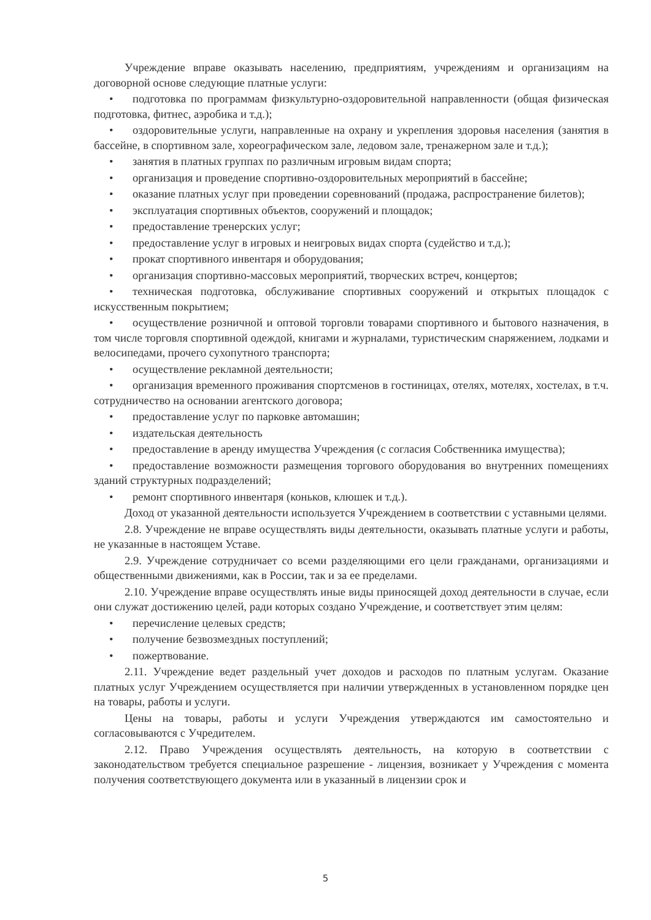Учреждение вправе оказывать населению, предприятиям, учреждениям и организациям на договорной основе следующие платные услуги:
• подготовка по программам физкультурно-оздоровительной направленности (общая физическая подготовка, фитнес, аэробика и т.д.);
• оздоровительные услуги, направленные на охрану и укрепления здоровья населения (занятия в бассейне, в спортивном зале, хореографическом зале, ледовом зале, тренажерном зале и т.д.);
• занятия в платных группах по различным игровым видам спорта;
• организация и проведение спортивно-оздоровительных мероприятий в бассейне;
• оказание платных услуг при проведении соревнований (продажа, распространение билетов);
• эксплуатация спортивных объектов, сооружений и площадок;
• предоставление тренерских услуг;
• предоставление услуг в игровых и неигровых видах спорта (судейство и т.д.);
• прокат спортивного инвентаря и оборудования;
• организация спортивно-массовых мероприятий, творческих встреч, концертов;
• техническая подготовка, обслуживание спортивных сооружений и открытых площадок с искусственным покрытием;
• осуществление розничной и оптовой торговли товарами спортивного и бытового назначения, в том числе торговля спортивной одеждой, книгами и журналами, туристическим снаряжением, лодками и велосипедами, прочего сухопутного транспорта;
• осуществление рекламной деятельности;
• организация временного проживания спортсменов в гостиницах, отелях, мотелях, хостелах, в т.ч. сотрудничество на основании агентского договора;
• предоставление услуг по парковке автомашин;
• издательская деятельность
• предоставление в аренду имущества Учреждения (с согласия Собственника имущества);
• предоставление возможности размещения торгового оборудования во внутренних помещениях зданий структурных подразделений;
• ремонт спортивного инвентаря (коньков, клюшек и т.д.).
Доход от указанной деятельности используется Учреждением в соответствии с уставными целями.
2.8. Учреждение не вправе осуществлять виды деятельности, оказывать платные услуги и работы, не указанные в настоящем Уставе.
2.9. Учреждение сотрудничает со всеми разделяющими его цели гражданами, организациями и общественными движениями, как в России, так и за ее пределами.
2.10. Учреждение вправе осуществлять иные виды приносящей доход деятельности в случае, если они служат достижению целей, ради которых создано Учреждение, и соответствует этим целям:
• перечисление целевых средств;
• получение безвозмездных поступлений;
• пожертвование.
2.11. Учреждение ведет раздельный учет доходов и расходов по платным услугам. Оказание платных услуг Учреждением осуществляется при наличии утвержденных в установленном порядке цен на товары, работы и услуги.
Цены на товары, работы и услуги Учреждения утверждаются им самостоятельно и согласовываются с Учредителем.
2.12. Право Учреждения осуществлять деятельность, на которую в соответствии с законодательством требуется специальное разрешение - лицензия, возникает у Учреждения с момента получения соответствующего документа или в указанный в лицензии срок и
5